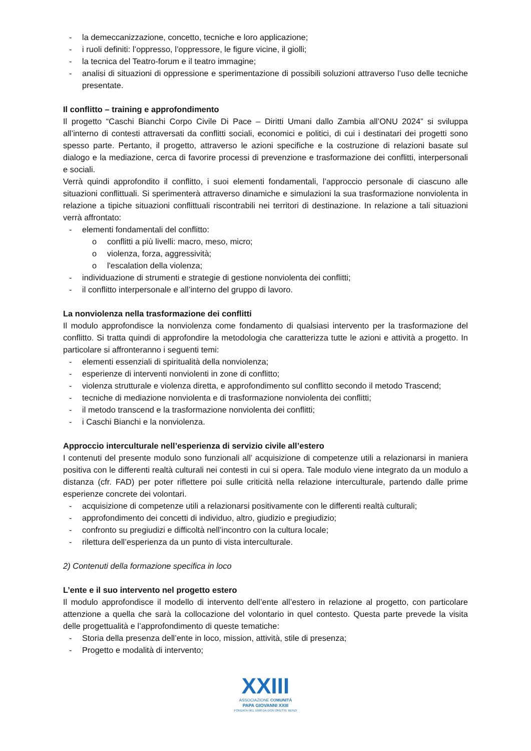- la demeccanizzazione, concetto, tecniche e loro applicazione;
- i ruoli definiti: l’oppresso, l’oppressore, le figure vicine, il giolli;
- la tecnica del Teatro-forum e il teatro immagine;
- analisi di situazioni di oppressione e sperimentazione di possibili soluzioni attraverso l’uso delle tecniche presentate.
Il conflitto – training e approfondimento
Il progetto “Caschi Bianchi Corpo Civile Di Pace – Diritti Umani dallo Zambia all’ONU 2024” si sviluppa all’interno di contesti attraversati da conflitti sociali, economici e politici, di cui i destinatari dei progetti sono spesso parte. Pertanto, il progetto, attraverso le azioni specifiche e la costruzione di relazioni basate sul dialogo e la mediazione, cerca di favorire processi di prevenzione e trasformazione dei conflitti, interpersonali e sociali.
Verrà quindi approfondito il conflitto, i suoi elementi fondamentali, l’approccio personale di ciascuno alle situazioni conflittuali. Si sperimenterà attraverso dinamiche e simulazioni la sua trasformazione nonviolenta in relazione a tipiche situazioni conflittuali riscontrabili nei territori di destinazione. In relazione a tali situazioni verrà affrontato:
- elementi fondamentali del conflitto:
o conflitti a più livelli: macro, meso, micro;
o violenza, forza, aggressività;
o l'escalation della violenza;
- individuazione di strumenti e strategie di gestione nonviolenta dei conflitti;
- il conflitto interpersonale e all’interno del gruppo di lavoro.
La nonviolenza nella trasformazione dei conflitti
Il modulo approfondisce la nonviolenza come fondamento di qualsiasi intervento per la trasformazione del conflitto. Si tratta quindi di approfondire la metodologia che caratterizza tutte le azioni e attività a progetto. In particolare si affronteranno i seguenti temi:
- elementi essenziali di spiritualità della nonviolenza;
- esperienze di interventi nonviolenti in zone di conflitto;
- violenza strutturale e violenza diretta, e approfondimento sul conflitto secondo il metodo Trascend;
- tecniche di mediazione nonviolenta e di trasformazione nonviolenta dei conflitti;
- il metodo transcend e la trasformazione nonviolenta dei conflitti;
- i Caschi Bianchi e la nonviolenza.
Approccio interculturale nell’esperienza di servizio civile all’estero
I contenuti del presente modulo sono funzionali all’ acquisizione di competenze utili a relazionarsi in maniera positiva con le differenti realtà culturali nei contesti in cui si opera. Tale modulo viene integrato da un modulo a distanza (cfr. FAD) per poter riflettere poi sulle criticità nella relazione interculturale, partendo dalle prime esperienze concrete dei volontari.
- acquisizione di competenze utili a relazionarsi positivamente con le differenti realtà culturali;
- approfondimento dei concetti di individuo, altro, giudizio e pregiudizio;
- confronto su pregiudizi e difficoltà nell’incontro con la cultura locale;
- rilettura dell’esperienza da un punto di vista interculturale.
2) Contenuti della formazione specifica in loco
L’ente e il suo intervento nel progetto estero
Il modulo approfondisce il modello di intervento dell’ente all’estero in relazione al progetto, con particolare attenzione a quella che sarà la collocazione del volontario in quel contesto. Questa parte prevede la visita delle progettualità e l’approfondimento di queste tematiche:
- Storia della presenza dell’ente in loco, mission, attività, stile di presenza;
- Progetto e modalità di intervento;
XXIII
ASSOCIAZIONE COMUNITÀ
PAPA GIOVANNI XXIII
FONDATA NEL 1968 DA DON ORESTE BENZI